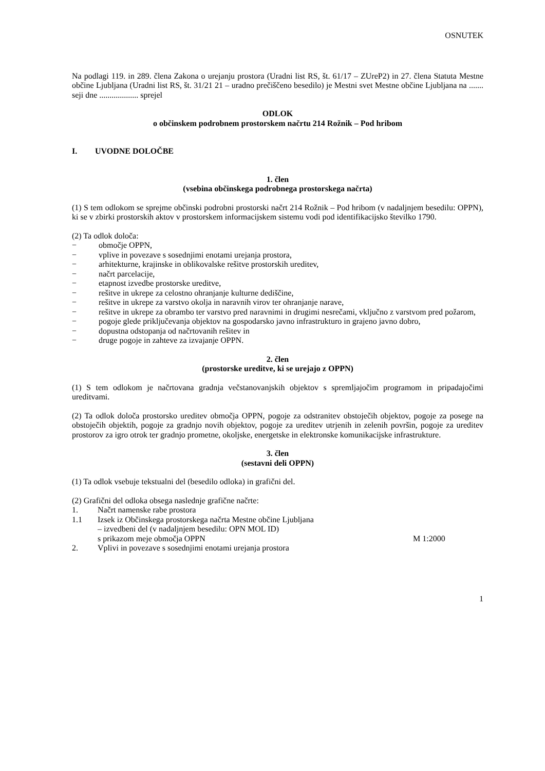OSNUTEK
Na podlagi 119. in 289. člena Zakona o urejanju prostora (Uradni list RS, št. 61/17 – ZUreP2) in 27. člena Statuta Mestne občine Ljubljana (Uradni list RS, št. 31/21 21 – uradno prečiščeno besedilo) je Mestni svet Mestne občine Ljubljana na ....... seji dne ................... sprejel
ODLOK
o občinskem podrobnem prostorskem načrtu 214 Rožnik – Pod hribom
I. UVODNE DOLOČBE
1. člen
(vsebina občinskega podrobnega prostorskega načrta)
(1) S tem odlokom se sprejme občinski podrobni prostorski načrt 214 Rožnik – Pod hribom (v nadaljnjem besedilu: OPPN), ki se v zbirki prostorskih aktov v prostorskem informacijskem sistemu vodi pod identifikacijsko številko 1790.
(2) Ta odlok določa:
− območje OPPN,
− vplive in povezave s sosednjimi enotami urejanja prostora,
− arhitekturne, krajinske in oblikovalske rešitve prostorskih ureditev,
− načrt parcelacije,
− etapnost izvedbe prostorske ureditve,
− rešitve in ukrepe za celostno ohranjanje kulturne dediščine,
− rešitve in ukrepe za varstvo okolja in naravnih virov ter ohranjanje narave,
− rešitve in ukrepe za obrambo ter varstvo pred naravnimi in drugimi nesrečami, vključno z varstvom pred požarom,
− pogoje glede priključevanja objektov na gospodarsko javno infrastrukturo in grajeno javno dobro,
− dopustna odstopanja od načrtovanih rešitev in
− druge pogoje in zahteve za izvajanje OPPN.
2. člen
(prostorske ureditve, ki se urejajo z OPPN)
(1) S tem odlokom je načrtovana gradnja večstanovanjskih objektov s spremljajočim programom in pripadajočimi ureditvami.
(2) Ta odlok določa prostorsko ureditev območja OPPN, pogoje za odstranitev obstoječih objektov, pogoje za posege na obstoječih objektih, pogoje za gradnjo novih objektov, pogoje za ureditev utrjenih in zelenih površin, pogoje za ureditev prostorov za igro otrok ter gradnjo prometne, okoljske, energetske in elektronske komunikacijske infrastrukture.
3. člen
(sestavni deli OPPN)
(1) Ta odlok vsebuje tekstualni del (besedilo odloka) in grafični del.
(2) Grafični del odloka obsega naslednje grafične načrte:
1. Načrt namenske rabe prostora
1.1 Izsek iz Občinskega prostorskega načrta Mestne občine Ljubljana
– izvedbeni del (v nadaljnjem besedilu: OPN MOL ID)
s prikazom meje območja OPPN M 1:2000
2. Vplivi in povezave s sosednjimi enotami urejanja prostora
1